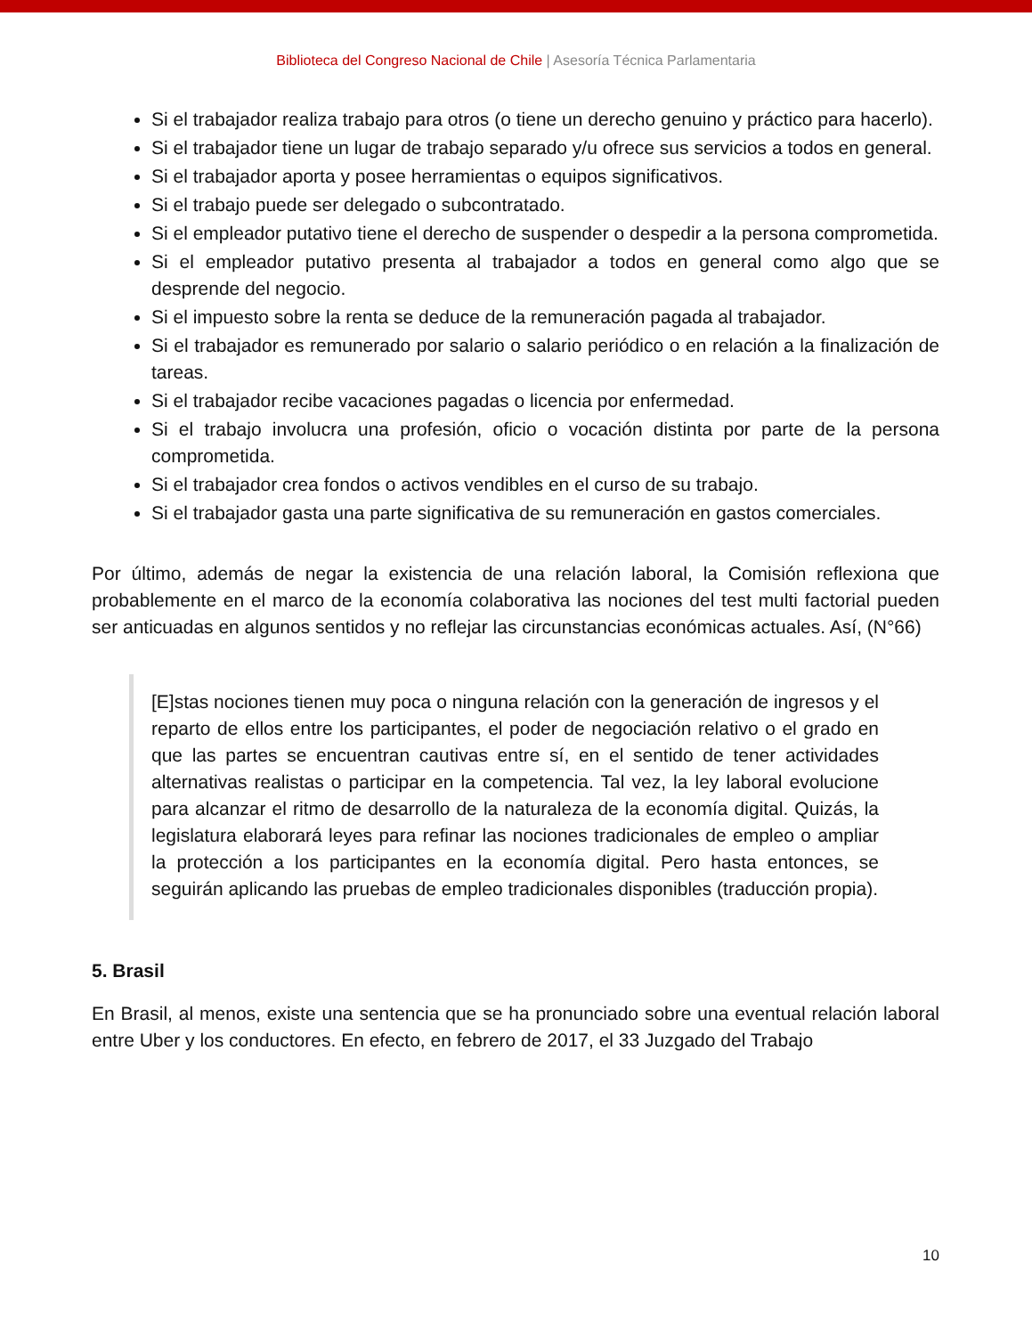Biblioteca del Congreso Nacional de Chile | Asesoría Técnica Parlamentaria
Si el trabajador realiza trabajo para otros (o tiene un derecho genuino y práctico para hacerlo).
Si el trabajador tiene un lugar de trabajo separado y/u ofrece sus servicios a todos en general.
Si el trabajador aporta y posee herramientas o equipos significativos.
Si el trabajo puede ser delegado o subcontratado.
Si el empleador putativo tiene el derecho de suspender o despedir a la persona comprometida.
Si el empleador putativo presenta al trabajador a todos en general como algo que se desprende del negocio.
Si el impuesto sobre la renta se deduce de la remuneración pagada al trabajador.
Si el trabajador es remunerado por salario o salario periódico o en relación a la finalización de tareas.
Si el trabajador recibe vacaciones pagadas o licencia por enfermedad.
Si el trabajo involucra una profesión, oficio o vocación distinta por parte de la persona comprometida.
Si el trabajador crea fondos o activos vendibles en el curso de su trabajo.
Si el trabajador gasta una parte significativa de su remuneración en gastos comerciales.
Por último, además de negar la existencia de una relación laboral, la Comisión reflexiona que probablemente en el marco de la economía colaborativa las nociones del test multi factorial pueden ser anticuadas en algunos sentidos y no reflejar las circunstancias económicas actuales. Así, (N°66)
[E]stas nociones tienen muy poca o ninguna relación con la generación de ingresos y el reparto de ellos entre los participantes, el poder de negociación relativo o el grado en que las partes se encuentran cautivas entre sí, en el sentido de tener actividades alternativas realistas o participar en la competencia. Tal vez, la ley laboral evolucione para alcanzar el ritmo de desarrollo de la naturaleza de la economía digital. Quizás, la legislatura elaborará leyes para refinar las nociones tradicionales de empleo o ampliar la protección a los participantes en la economía digital. Pero hasta entonces, se seguirán aplicando las pruebas de empleo tradicionales disponibles (traducción propia).
5. Brasil
En Brasil, al menos, existe una sentencia que se ha pronunciado sobre una eventual relación laboral entre Uber y los conductores. En efecto, en febrero de 2017, el 33 Juzgado del Trabajo
10